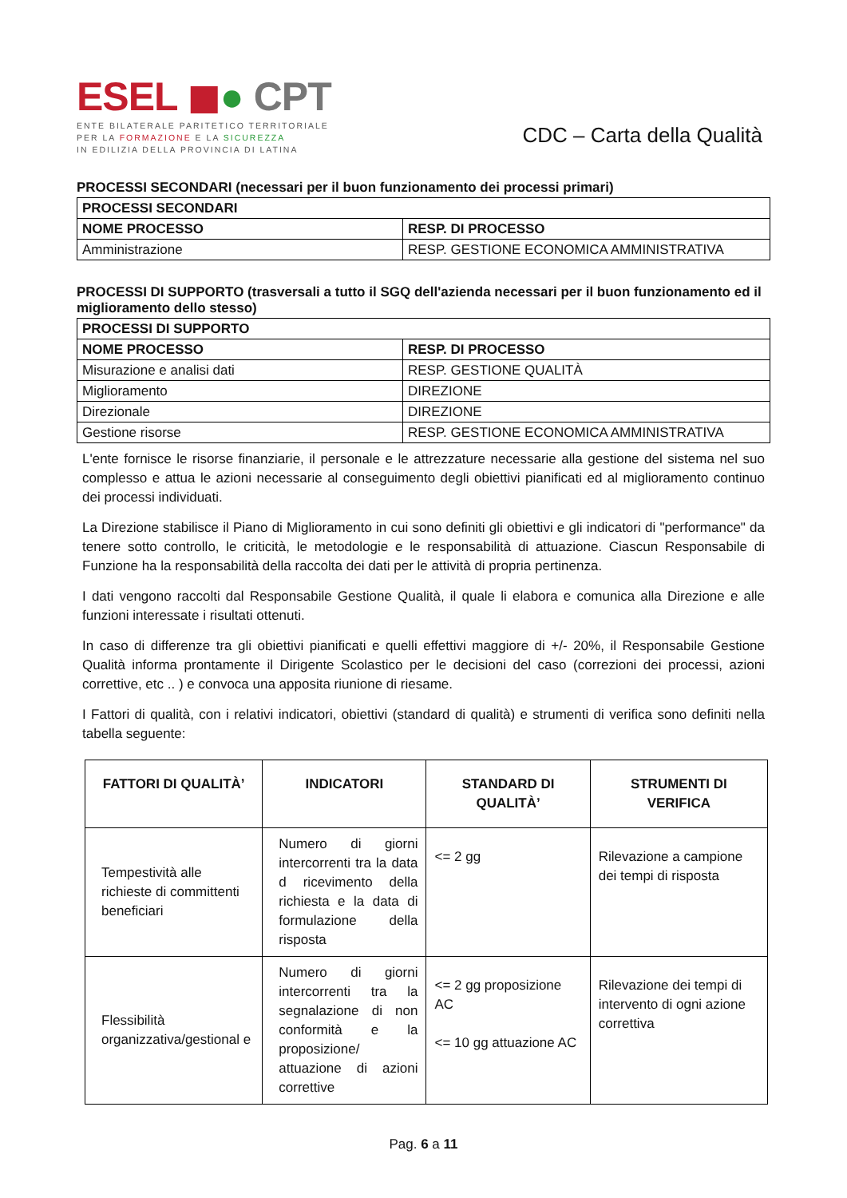ESEL ◼● CPT
ENTE BILATERALE PARITETICO TERRITORIALE
PER LA FORMAZIONE E LA SICUREZZA
IN EDILIZIA DELLA PROVINCIA DI LATINA
CDC – Carta della Qualità
PROCESSI SECONDARI (necessari per il buon funzionamento dei processi primari)
| PROCESSI SECONDARI | |
| NOME PROCESSO | RESP. DI PROCESSO |
| Amministrazione | RESP. GESTIONE ECONOMICA AMMINISTRATIVA |
PROCESSI DI SUPPORTO (trasversali a tutto il SGQ dell'azienda necessari per il buon funzionamento ed il miglioramento dello stesso)
| PROCESSI DI SUPPORTO | |
| NOME PROCESSO | RESP. DI PROCESSO |
| Misurazione e analisi dati | RESP. GESTIONE QUALITÀ |
| Miglioramento | DIREZIONE |
| Direzionale | DIREZIONE |
| Gestione risorse | RESP. GESTIONE ECONOMICA AMMINISTRATIVA |
L'ente fornisce le risorse finanziarie, il personale e le attrezzature necessarie alla gestione del sistema nel suo complesso e attua le azioni necessarie al conseguimento degli obiettivi pianificati ed al miglioramento continuo dei processi individuati.
La Direzione stabilisce il Piano di Miglioramento in cui sono definiti gli obiettivi e gli indicatori di "performance" da tenere sotto controllo, le criticità, le metodologie e le responsabilità di attuazione. Ciascun Responsabile di Funzione ha la responsabilità della raccolta dei dati per le attività di propria pertinenza.
I dati vengono raccolti dal Responsabile Gestione Qualità, il quale li elabora e comunica alla Direzione e alle funzioni interessate i risultati ottenuti.
In caso di differenze tra gli obiettivi pianificati e quelli effettivi maggiore di +/- 20%, il Responsabile Gestione Qualità informa prontamente il Dirigente Scolastico per le decisioni del caso (correzioni dei processi, azioni correttive, etc .. ) e convoca una apposita riunione di riesame.
I Fattori di qualità, con i relativi indicatori, obiettivi (standard di qualità) e strumenti di verifica sono definiti nella tabella seguente:
| FATTORI DI QUALITÀ’ | INDICATORI | STANDARD DI QUALITÀ’ | STRUMENTI DI VERIFICA |
| --- | --- | --- | --- |
| Tempestività alle richieste di committenti beneficiari | Numero di giorni intercorrenti tra la data d ricevimento della richiesta e la data di formulazione della risposta | <= 2 gg | Rilevazione a campione dei tempi di risposta |
| Flessibilità organizzativa/gestional e | Numero di giorni intercorrenti tra la segnalazione di non conformità e la proposizione/ attuazione di azioni correttive | <= 2 gg proposizione AC <= 10 gg attuazione AC | Rilevazione dei tempi di intervento di ogni azione correttiva |
Pag. 6 a 11